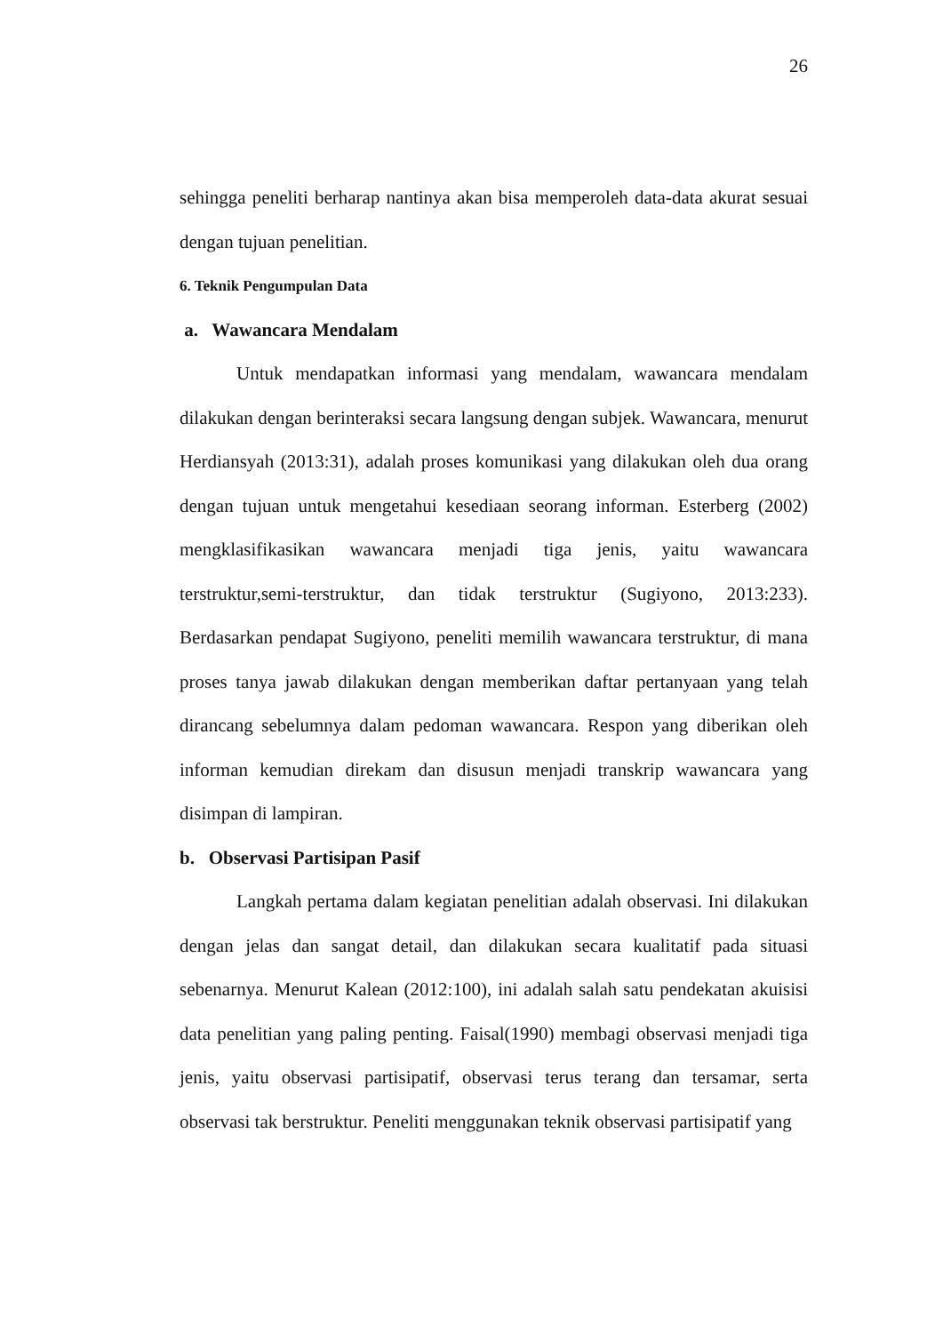26
sehingga peneliti berharap nantinya akan bisa memperoleh data-data akurat sesuai dengan tujuan penelitian.
6. Teknik Pengumpulan Data
a. Wawancara Mendalam
Untuk mendapatkan informasi yang mendalam, wawancara mendalam dilakukan dengan berinteraksi secara langsung dengan subjek. Wawancara, menurut Herdiansyah (2013:31), adalah proses komunikasi yang dilakukan oleh dua orang dengan tujuan untuk mengetahui kesediaan seorang informan. Esterberg (2002) mengklasifikasikan wawancara menjadi tiga jenis, yaitu wawancara terstruktur,semi-terstruktur, dan tidak terstruktur (Sugiyono, 2013:233). Berdasarkan pendapat Sugiyono, peneliti memilih wawancara terstruktur, di mana proses tanya jawab dilakukan dengan memberikan daftar pertanyaan yang telah dirancang sebelumnya dalam pedoman wawancara. Respon yang diberikan oleh informan kemudian direkam dan disusun menjadi transkrip wawancara yang disimpan di lampiran.
b. Observasi Partisipan Pasif
Langkah pertama dalam kegiatan penelitian adalah observasi. Ini dilakukan dengan jelas dan sangat detail, dan dilakukan secara kualitatif pada situasi sebenarnya. Menurut Kalean (2012:100), ini adalah salah satu pendekatan akuisisi data penelitian yang paling penting. Faisal(1990) membagi observasi menjadi tiga jenis, yaitu observasi partisipatif, observasi terus terang dan tersamar, serta observasi tak berstruktur. Peneliti menggunakan teknik observasi partisipatif yang